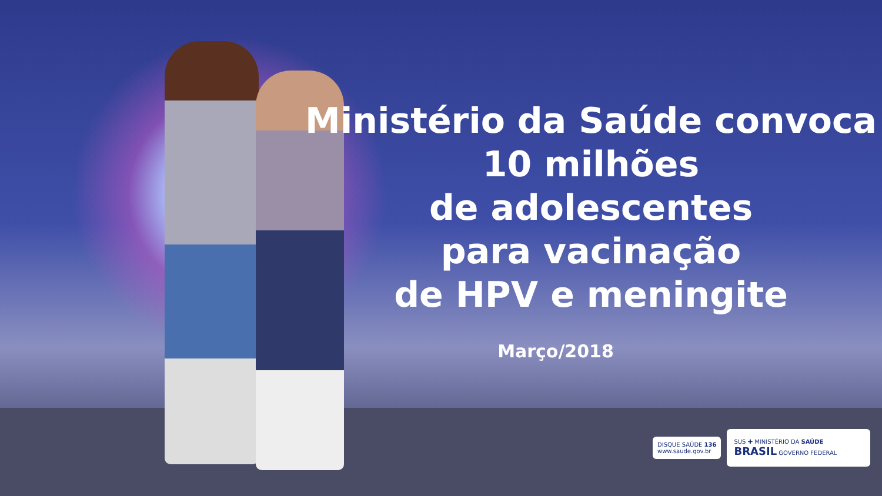Ministério da Saúde convoca
10 milhões
de adolescentes
para vacinação
de HPV e meningite
Março/2018
DISQUE SAÚDE 136
www.saude.gov.br
SUS ✚ MINISTÉRIO DA SAÚDE BRASIL GOVERNO FEDERAL